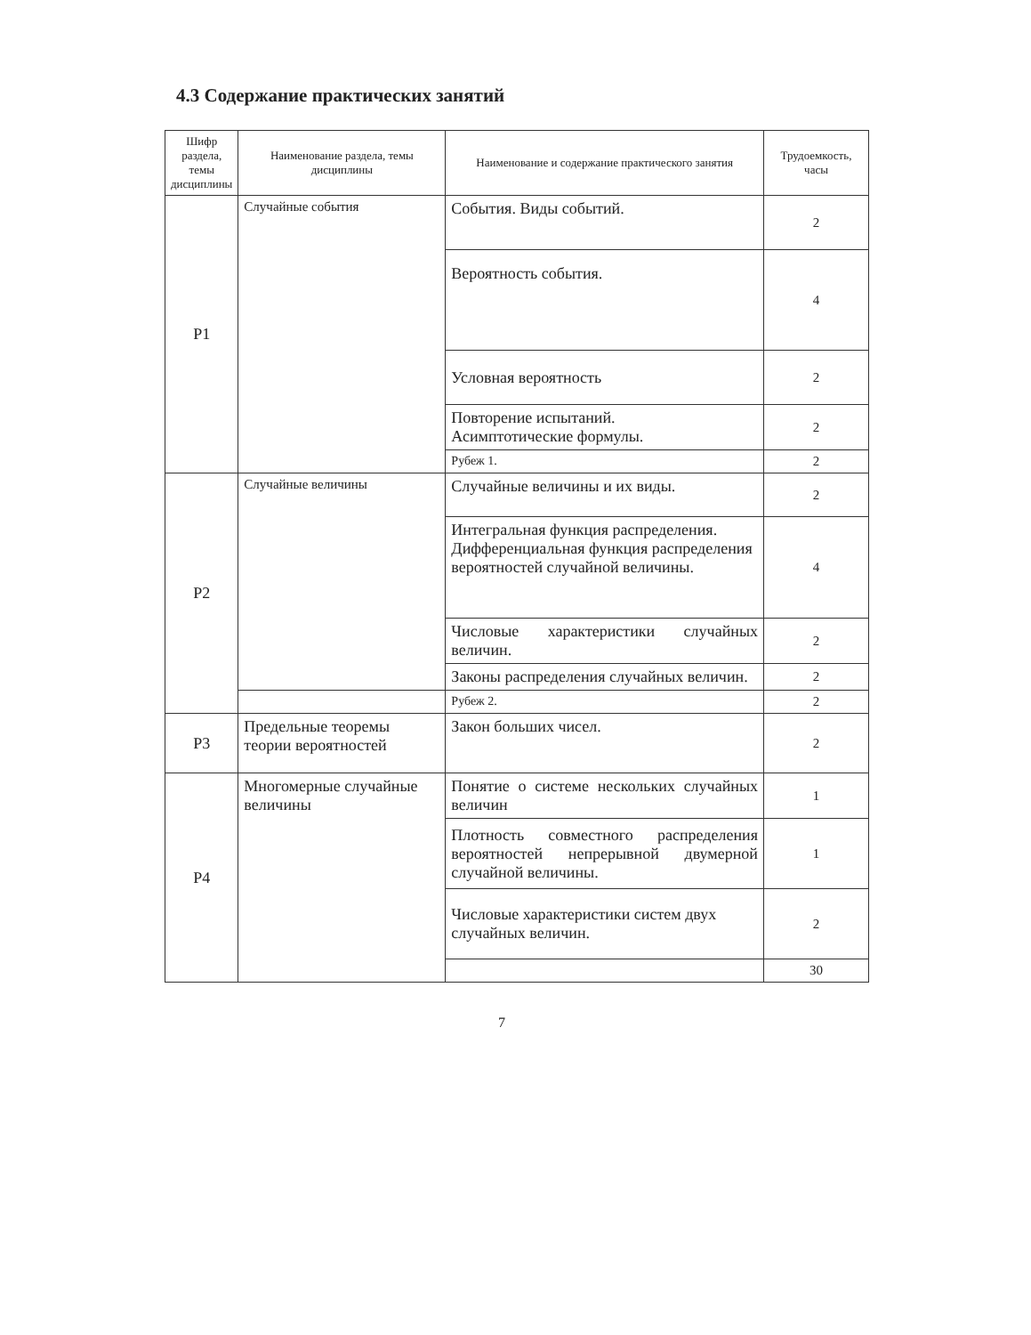4.3 Содержание практических занятий
| Шифр раздела, темы дисциплины | Наименование раздела, темы дисциплины | Наименование и содержание практического занятия | Трудоемкость, часы |
| --- | --- | --- | --- |
| Р1 | Случайные события | События. Виды событий. | 2 |
| | | Вероятность события. | 4 |
| | | Условная вероятность | 2 |
| | | Повторение испытаний. Асимптотические формулы. | 2 |
| | | Рубеж 1. | 2 |
| Р2 | Случайные величины | Случайные величины и их виды. | 2 |
| | | Интегральная функция распределения. Дифференциальная функция распределения вероятностей случайной величины. | 4 |
| | | Числовые характеристики случайных величин. | 2 |
| | | Законы распределения случайных величин. | 2 |
| | | Рубеж 2. | 2 |
| Р3 | Предельные теоремы теории вероятностей | Закон больших чисел. | 2 |
| Р4 | Многомерные случайные величины | Понятие о системе нескольких случайных величин | 1 |
| | | Плотность совместного распределения вероятностей непрерывной двумерной случайной величины. | 1 |
| | | Числовые характеристики систем двух случайных величин. | 2 |
| | | | 30 |
7